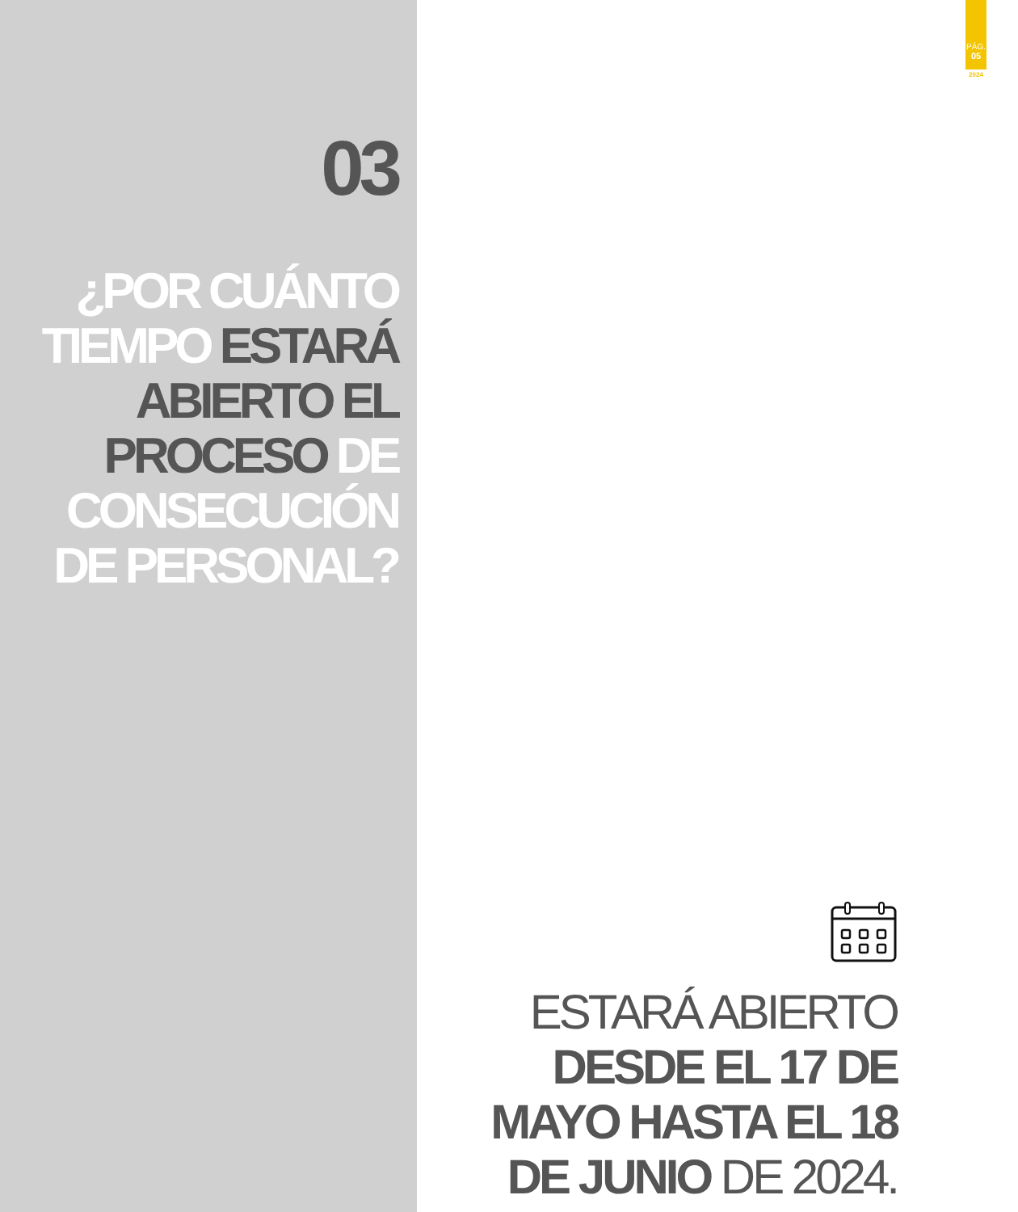03
¿POR CUÁNTO TIEMPO ESTARÁ ABIERTO EL PROCESO DE CONSECUCIÓN DE PERSONAL?
PÁG.
05
2024
ESTARÁ ABIERTO DESDE EL 17 DE MAYO HASTA EL 18 DE JUNIO DE 2024.